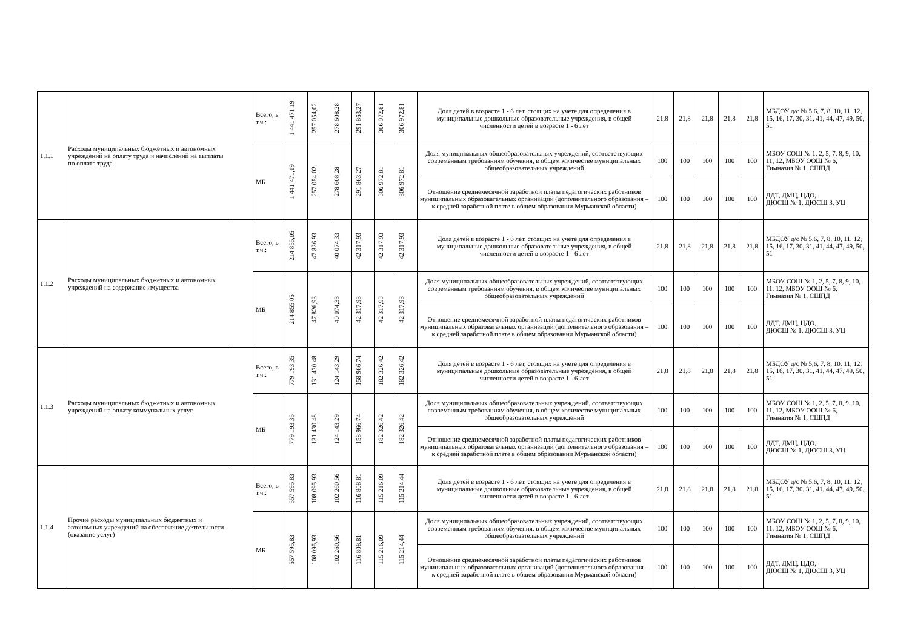| 1.1.1 | Расходы муниципальных бюджетных и автономных учреждений на оплату труда и начислений на выплаты по оплате труда | | Всего, в т.ч.: | 1 441 471,19 | 257 054,02 | 278 608,28 | 291 863,27 | 306 972,81 | 306 972,81 | Доля детей в возрасте 1 - 6 лет, стоящих на учете для определения в муниципальные дошкольные образовательные учреждения, в общей численности детей в возрасте 1 - 6 лет | 21,8 | 21,8 | 21,8 | 21,8 | 21,8 | МБДОУ д/с № 5,6, 7, 8, 10, 11, 12, 15, 16, 17, 30, 31, 41, 44, 47, 49, 50, 51 |
| | | | МБ | 1 441 471,19 | 257 054,02 | 278 608,28 | 291 863,27 | 306 972,81 | 306 972,81 | Доля муниципальных общеобразовательных учреждений, соответствующих современным требованиям обучения, в общем количестве муниципальных общеобразовательных учреждений | 100 | 100 | 100 | 100 | 100 | МБОУ СОШ № 1, 2, 5, 7, 8, 9, 10, 11, 12, МБОУ ООШ № 6, Гимназия № 1, СШПД |
| | | | | | | | | | | Отношение среднемесячной заработной платы педагогических работников муниципальных образовательных организаций (дополнительного образования – к средней заработной плате в общем образовании Мурманской области) | 100 | 100 | 100 | 100 | 100 | ДДТ, ДМЦ, ЦДО, ДЮСШ № 1, ДЮСШ 3, УЦ |
| 1.1.2 | Расходы муниципальных бюджетных и автономных учреждений на содержание имущества | | Всего, в т.ч.: | 214 855,05 | 47 826,93 | 40 074,33 | 42 317,93 | 42 317,93 | 42 317,93 | Доля детей в возрасте 1 - 6 лет, стоящих на учете для определения в муниципальные дошкольные образовательные учреждения, в общей численности детей в возрасте 1 - 6 лет | 21,8 | 21,8 | 21,8 | 21,8 | 21,8 | МБДОУ д/с № 5,6, 7, 8, 10, 11, 12, 15, 16, 17, 30, 31, 41, 44, 47, 49, 50, 51 |
| | | | МБ | 214 855,05 | 47 826,93 | 40 074,33 | 42 317,93 | 42 317,93 | 42 317,93 | Доля муниципальных общеобразовательных учреждений, соответствующих современным требованиям обучения, в общем количестве муниципальных общеобразовательных учреждений | 100 | 100 | 100 | 100 | 100 | МБОУ СОШ № 1, 2, 5, 7, 8, 9, 10, 11, 12, МБОУ ООШ № 6, Гимназия № 1, СШПД |
| | | | | | | | | | | Отношение среднемесячной заработной платы педагогических работников муниципальных образовательных организаций (дополнительного образования – к средней заработной плате в общем образовании Мурманской области) | 100 | 100 | 100 | 100 | 100 | ДДТ, ДМЦ, ЦДО, ДЮСШ № 1, ДЮСШ 3, УЦ |
| 1.1.3 | Расходы муниципальных бюджетных и автономных учреждений на оплату коммунальных услуг | | Всего, в т.ч.: | 779 193,35 | 131 430,48 | 124 143,29 | 158 966,74 | 182 326,42 | 182 326,42 | Доля детей в возрасте 1 - 6 лет, стоящих на учете для определения в муниципальные дошкольные образовательные учреждения, в общей численности детей в возрасте 1 - 6 лет | 21,8 | 21,8 | 21,8 | 21,8 | 21,8 | МБДОУ д/с № 5,6, 7, 8, 10, 11, 12, 15, 16, 17, 30, 31, 41, 44, 47, 49, 50, 51 |
| | | | МБ | 779 193,35 | 131 430,48 | 124 143,29 | 158 966,74 | 182 326,42 | 182 326,42 | Доля муниципальных общеобразовательных учреждений, соответствующих современным требованиям обучения, в общем количестве муниципальных общеобразовательных учреждений | 100 | 100 | 100 | 100 | 100 | МБОУ СОШ № 1, 2, 5, 7, 8, 9, 10, 11, 12, МБОУ ООШ № 6, Гимназия № 1, СШПД |
| | | | | | | | | | | Отношение среднемесячной заработной платы педагогических работников муниципальных образовательных организаций (дополнительного образования – к средней заработной плате в общем образовании Мурманской области) | 100 | 100 | 100 | 100 | 100 | ДДТ, ДМЦ, ЦДО, ДЮСШ № 1, ДЮСШ 3, УЦ |
| 1.1.4 | Прочие расходы муниципальных бюджетных и автономных учреждений на обеспечение деятельности (оказание услуг) | | Всего, в т.ч.: | 557 595,83 | 108 095,93 | 102 260,56 | 116 808,81 | 115 216,09 | 115 214,44 | Доля детей в возрасте 1 - 6 лет, стоящих на учете для определения в муниципальные дошкольные образовательные учреждения, в общей численности детей в возрасте 1 - 6 лет | 21,8 | 21,8 | 21,8 | 21,8 | 21,8 | МБДОУ д/с № 5,6, 7, 8, 10, 11, 12, 15, 16, 17, 30, 31, 41, 44, 47, 49, 50, 51 |
| | | | МБ | 557 595,83 | 108 095,93 | 102 260,56 | 116 808,81 | 115 216,09 | 115 214,44 | Доля муниципальных общеобразовательных учреждений, соответствующих современным требованиям обучения, в общем количестве муниципальных общеобразовательных учреждений | 100 | 100 | 100 | 100 | 100 | МБОУ СОШ № 1, 2, 5, 7, 8, 9, 10, 11, 12, МБОУ ООШ № 6, Гимназия № 1, СШПД |
| | | | | | | | | | | Отношение среднемесячной заработной платы педагогических работников муниципальных образовательных организаций (дополнительного образования – к средней заработной плате в общем образовании Мурманской области) | 100 | 100 | 100 | 100 | 100 | ДДТ, ДМЦ, ЦДО, ДЮСШ № 1, ДЮСШ 3, УЦ |